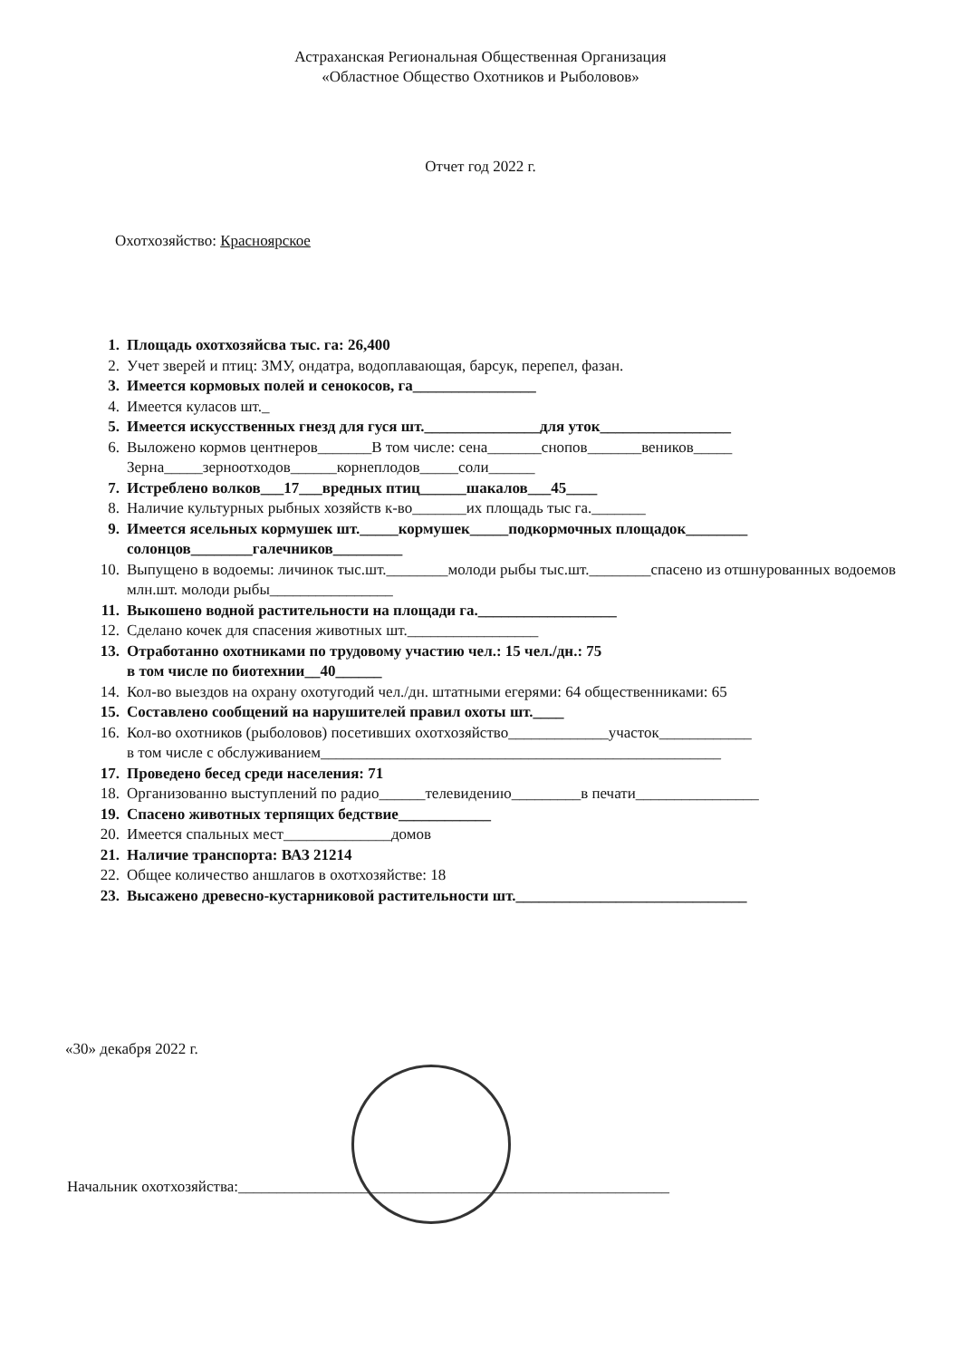Астраханская Региональная Общественная Организация
«Областное Общество Охотников и Рыболовов»
Отчет год 2022 г.
Охотхозяйство: Красноярское
1. Площадь охотхозяйсва тыс. га: 26,400
2. Учет зверей и птиц: ЗМУ, ондатра, водоплавающая, барсук, перепел, фазан.
3. Имеется кормовых полей и сенокосов, га________________
4. Имеется куласов шт._
5. Имеется искусственных гнезд для гуся шт._______________для уток_________________
6. Выложено кормов центнеров_______В том числе: сена_______снопов_______веников_____
Зерна_____зерноотходов______корнеплодов_____соли______
7. Истреблено волков___17___вредных птиц______шакалов___45____
8. Наличие культурных рыбных хозяйств к-во_______их площадь тыс га._______
9. Имеется ясельных кормушек шт._____кормушек_____подкормочных площадок________
солонцов________галечников_________
10. Выпущено в водоемы: личинок тыс.шт.________молоди рыбы тыс.шт.________спасено из отшнурованных водоемов млн.шт. молоди рыбы________________
11. Выкошено водной растительности на площади га.__________________
12. Сделано кочек для спасения животных шт._________________
13. Отработанно охотниками по трудовому участию чел.: 15 чел./дн.: 75
в том числе по биотехнии__40______
14. Кол-во выездов на охрану охотугодий чел./дн. штатными егерями: 64 общественниками: 65
15. Составлено сообщений на нарушителей правил охоты шт.____
16. Кол-во охотников (рыболовов) посетивших охотхозяйство_____________участок____________
в том числе с обслуживанием____________________________________________________
17. Проведено бесед среди населения: 71
18. Организованно выступлений по радио______телевидению_________в печати________________
19. Спасено животных терпящих бедствие____________
20. Имеется спальных мест______________домов
21. Наличие транспорта: ВАЗ 21214
22. Общее количество аншлагов в охотхозяйстве: 18
23. Высажено древесно-кустарниковой растительности шт.______________________________
«30» декабря 2022 г.
Начальник охотхозяйства:________________________________________________________